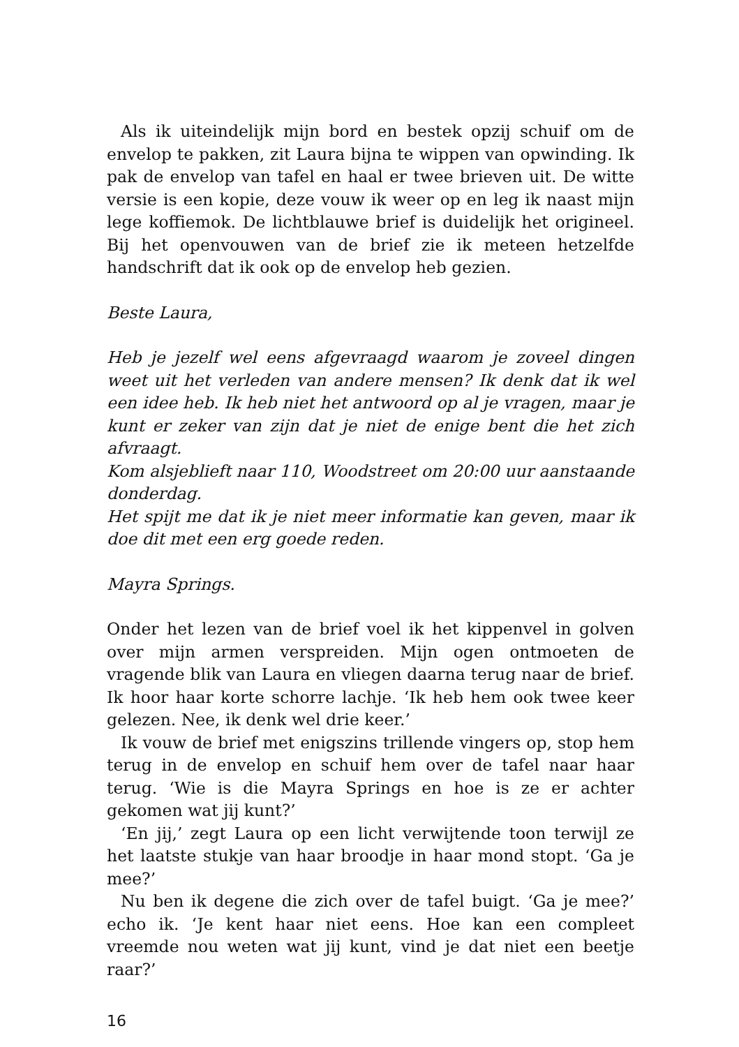Als ik uiteindelijk mijn bord en bestek opzij schuif om de envelop te pakken, zit Laura bijna te wippen van opwinding. Ik pak de envelop van tafel en haal er twee brieven uit. De witte versie is een kopie, deze vouw ik weer op en leg ik naast mijn lege koffiemok. De lichtblauwe brief is duidelijk het origineel. Bij het openvouwen van de brief zie ik meteen hetzelfde handschrift dat ik ook op de envelop heb gezien.
Beste Laura,
Heb je jezelf wel eens afgevraagd waarom je zoveel dingen weet uit het verleden van andere mensen? Ik denk dat ik wel een idee heb. Ik heb niet het antwoord op al je vragen, maar je kunt er zeker van zijn dat je niet de enige bent die het zich afvraagt.
Kom alsjeblieft naar 110, Woodstreet om 20:00 uur aanstaande donderdag.
Het spijt me dat ik je niet meer informatie kan geven, maar ik doe dit met een erg goede reden.
Mayra Springs.
Onder het lezen van de brief voel ik het kippenvel in golven over mijn armen verspreiden. Mijn ogen ontmoeten de vragende blik van Laura en vliegen daarna terug naar de brief. Ik hoor haar korte schorre lachje. ‘Ik heb hem ook twee keer gelezen. Nee, ik denk wel drie keer.’
Ik vouw de brief met enigszins trillende vingers op, stop hem terug in de envelop en schuif hem over de tafel naar haar terug. ‘Wie is die Mayra Springs en hoe is ze er achter gekomen wat jij kunt?’
‘En jij,’ zegt Laura op een licht verwijtende toon terwijl ze het laatste stukje van haar broodje in haar mond stopt. ‘Ga je mee?’
Nu ben ik degene die zich over de tafel buigt. ‘Ga je mee?’ echo ik. ‘Je kent haar niet eens. Hoe kan een compleet vreemde nou weten wat jij kunt, vind je dat niet een beetje raar?’
16